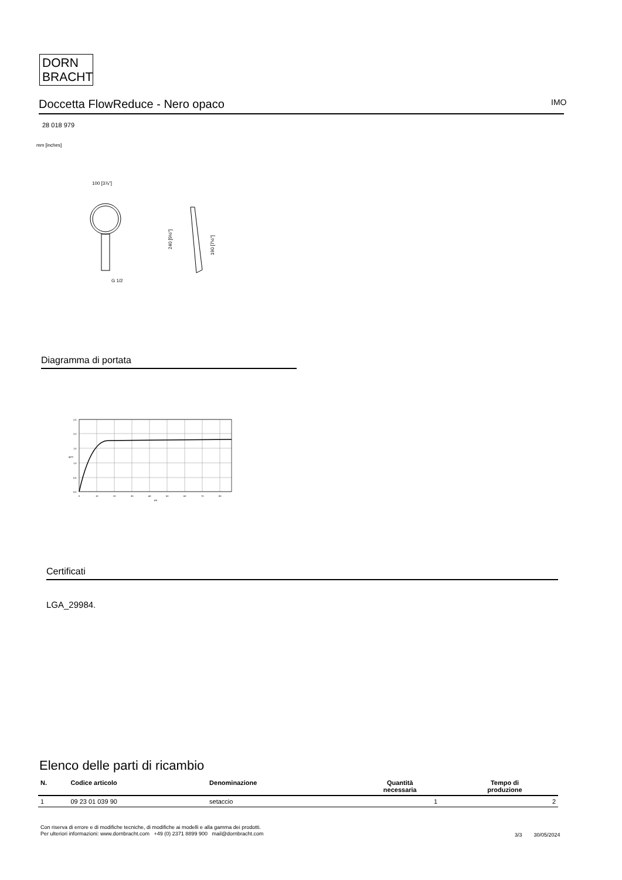DORN
BRACHT
Doccetta FlowReduce - Nero opaco IMO
28 018 979
mm [inches]
100 [3⅞"]
G 1/2
240 [9½"]
190 [7½"]
Diagramma di portata
2,5
2,0
1,5
1,0
0,5
0,0
0
10
20
30
40
50
60
70
80
psi
gpm
Certificati
LGA_29984.
Elenco delle parti di ricambio
| N. | Codice articolo | Denominazione | Quantità necessaria | Tempo di produzione |
| --- | --- | --- | --- | --- |
| 1 | 09 23 01 039 90 | setaccio | 1 | 2 |
Con riserva di errore e di modifiche tecniche, di modifiche ai modelli e alla gamma dei prodotti.
Per ulteriori informazioni: www.dornbracht.com +49 (0) 2371 8899 900 mail@dornbracht.com
3/3 30/05/2024